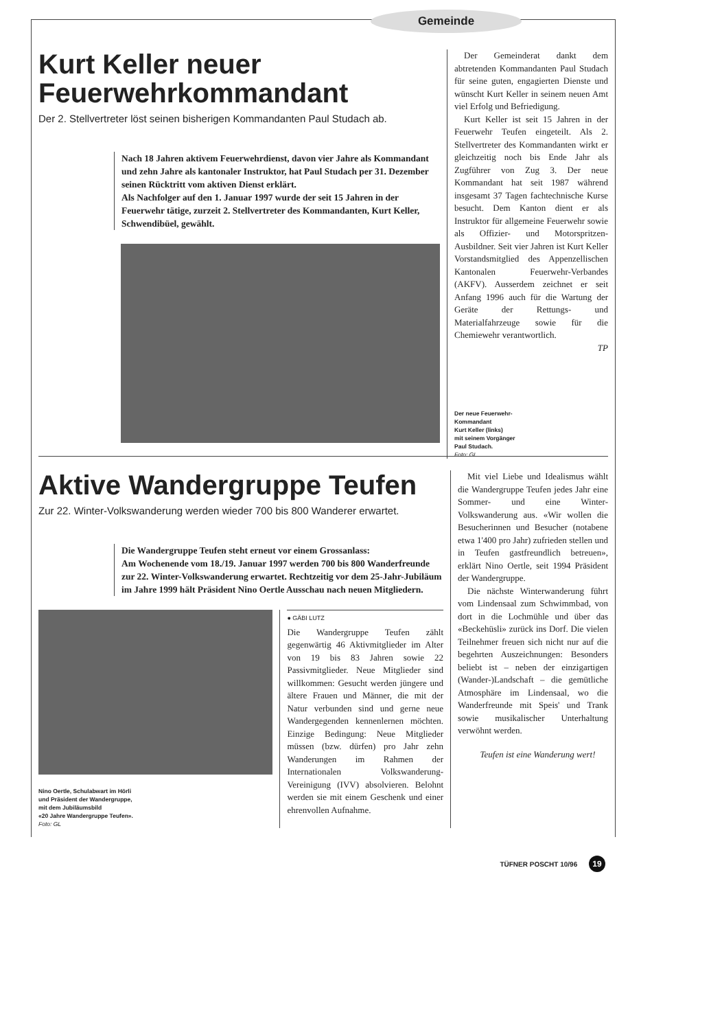Gemeinde
Kurt Keller neuer
Feuerwehrkommandant
Der 2. Stellvertreter löst seinen bisherigen Kommandanten Paul Studach ab.
Nach 18 Jahren aktivem Feuerwehrdienst, davon vier Jahre als Kommandant und zehn Jahre als kantonaler Instruktor, hat Paul Studach per 31. Dezember seinen Rücktritt vom aktiven Dienst erklärt.
Als Nachfolger auf den 1. Januar 1997 wurde der seit 15 Jahren in der Feuerwehr tätige, zurzeit 2. Stellvertreter des Kommandanten, Kurt Keller, Schwendibüel, gewählt.
Der Gemeinderat dankt dem abtretenden Kommandanten Paul Studach für seine guten, engagierten Dienste und wünscht Kurt Keller in seinem neuen Amt viel Erfolg und Befriedigung.
Kurt Keller ist seit 15 Jahren in der Feuerwehr Teufen eingeteilt. Als 2. Stellvertreter des Kommandanten wirkt er gleichzeitig noch bis Ende Jahr als Zugführer von Zug 3. Der neue Kommandant hat seit 1987 während insgesamt 37 Tagen fachtechnische Kurse besucht. Dem Kanton dient er als Instruktor für allgemeine Feuerwehr sowie als Offizier- und Motorspritzen-Ausbildner. Seit vier Jahren ist Kurt Keller Vorstandsmitglied des Appenzellischen Kantonalen Feuerwehr-Verbandes (AKFV). Ausserdem zeichnet er seit Anfang 1996 auch für die Wartung der Geräte der Rettungs- und Materialfahrzeuge sowie für die Chemiewehr verantwortlich.
TP
Der neue Feuerwehr-
Kommandant
Kurt Keller (links)
mit seinem Vorgänger
Paul Studach.
Foto: GL
Aktive Wandergruppe Teufen
Zur 22. Winter-Volkswanderung werden wieder 700 bis 800 Wanderer erwartet.
Die Wandergruppe Teufen steht erneut vor einem Grossanlass:
Am Wochenende vom 18./19. Januar 1997 werden 700 bis 800 Wanderfreunde zur 22. Winter-Volkswanderung erwartet. Rechtzeitig vor dem 25-Jahr-Jubiläum im Jahre 1999 hält Präsident Nino Oertle Ausschau nach neuen Mitgliedern.
Nino Oertle, Schulabwart im Hörli
und Präsident der Wandergruppe,
mit dem Jubiläumsbild
«20 Jahre Wandergruppe Teufen».
Foto: GL
● GÄBI LUTZ
Die Wandergruppe Teufen zählt gegenwärtig 46 Aktivmitglieder im Alter von 19 bis 83 Jahren sowie 22 Passivmitglieder. Neue Mitglieder sind willkommen: Gesucht werden jüngere und ältere Frauen und Männer, die mit der Natur verbunden sind und gerne neue Wandergegenden kennenlernen möchten. Einzige Bedingung: Neue Mitglieder müssen (bzw. dürfen) pro Jahr zehn Wanderungen im Rahmen der Internationalen Volkswanderung-Vereinigung (IVV) absolvieren. Belohnt werden sie mit einem Geschenk und einer ehrenvollen Aufnahme.
Mit viel Liebe und Idealismus wählt die Wandergruppe Teufen jedes Jahr eine Sommer- und eine Winter-Volkswanderung aus. «Wir wollen die Besucherinnen und Besucher (notabene etwa 1'400 pro Jahr) zufrieden stellen und in Teufen gastfreundlich betreuen», erklärt Nino Oertle, seit 1994 Präsident der Wandergruppe.
Die nächste Winterwanderung führt vom Lindensaal zum Schwimmbad, von dort in die Lochmühle und über das «Beckehüsli» zurück ins Dorf. Die vielen Teilnehmer freuen sich nicht nur auf die begehrten Auszeichnungen: Besonders beliebt ist – neben der einzigartigen (Wander-)Landschaft – die gemütliche Atmosphäre im Lindensaal, wo die Wanderfreunde mit Speis' und Trank sowie musikalischer Unterhaltung verwöhnt werden.
Teufen ist eine Wanderung wert!
TÜFNER POSCHT 10/96 19